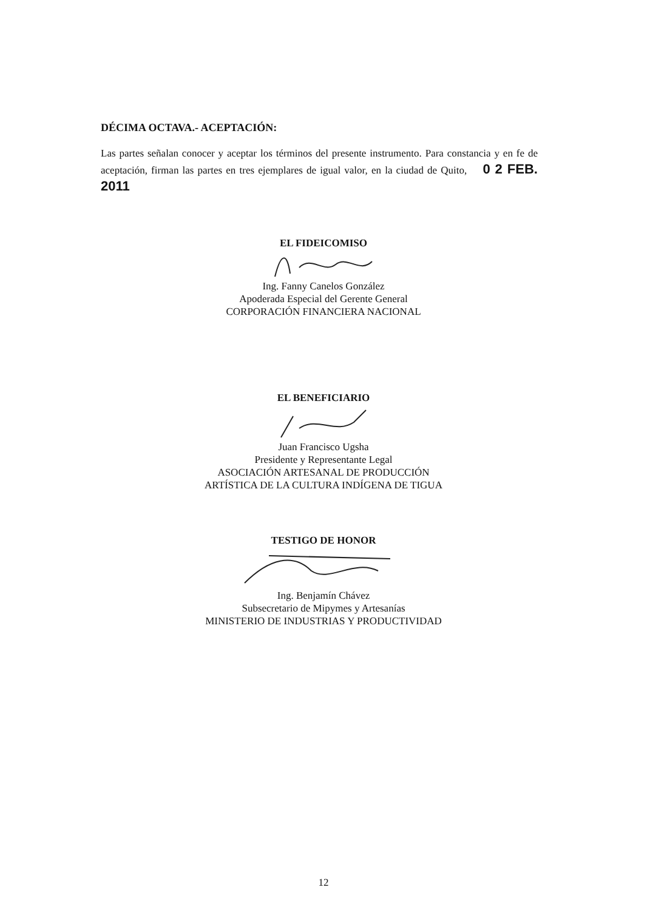DÉCIMA OCTAVA.- ACEPTACIÓN:
Las partes señalan conocer y aceptar los términos del presente instrumento. Para constancia y en fe de aceptación, firman las partes en tres ejemplares de igual valor, en la ciudad de Quito, 0 2 FEB. 2011
EL FIDEICOMISO
Ing. Fanny Canelos González
Apoderada Especial del Gerente General
CORPORACIÓN FINANCIERA NACIONAL
EL BENEFICIARIO
Juan Francisco Ugsha
Presidente y Representante Legal
ASOCIACIÓN ARTESANAL DE PRODUCCIÓN
ARTÍSTICA DE LA CULTURA INDÍGENA DE TIGUA
TESTIGO DE HONOR
Ing. Benjamín Chávez
Subsecretario de Mipymes y Artesanías
MINISTERIO DE INDUSTRIAS Y PRODUCTIVIDAD
12